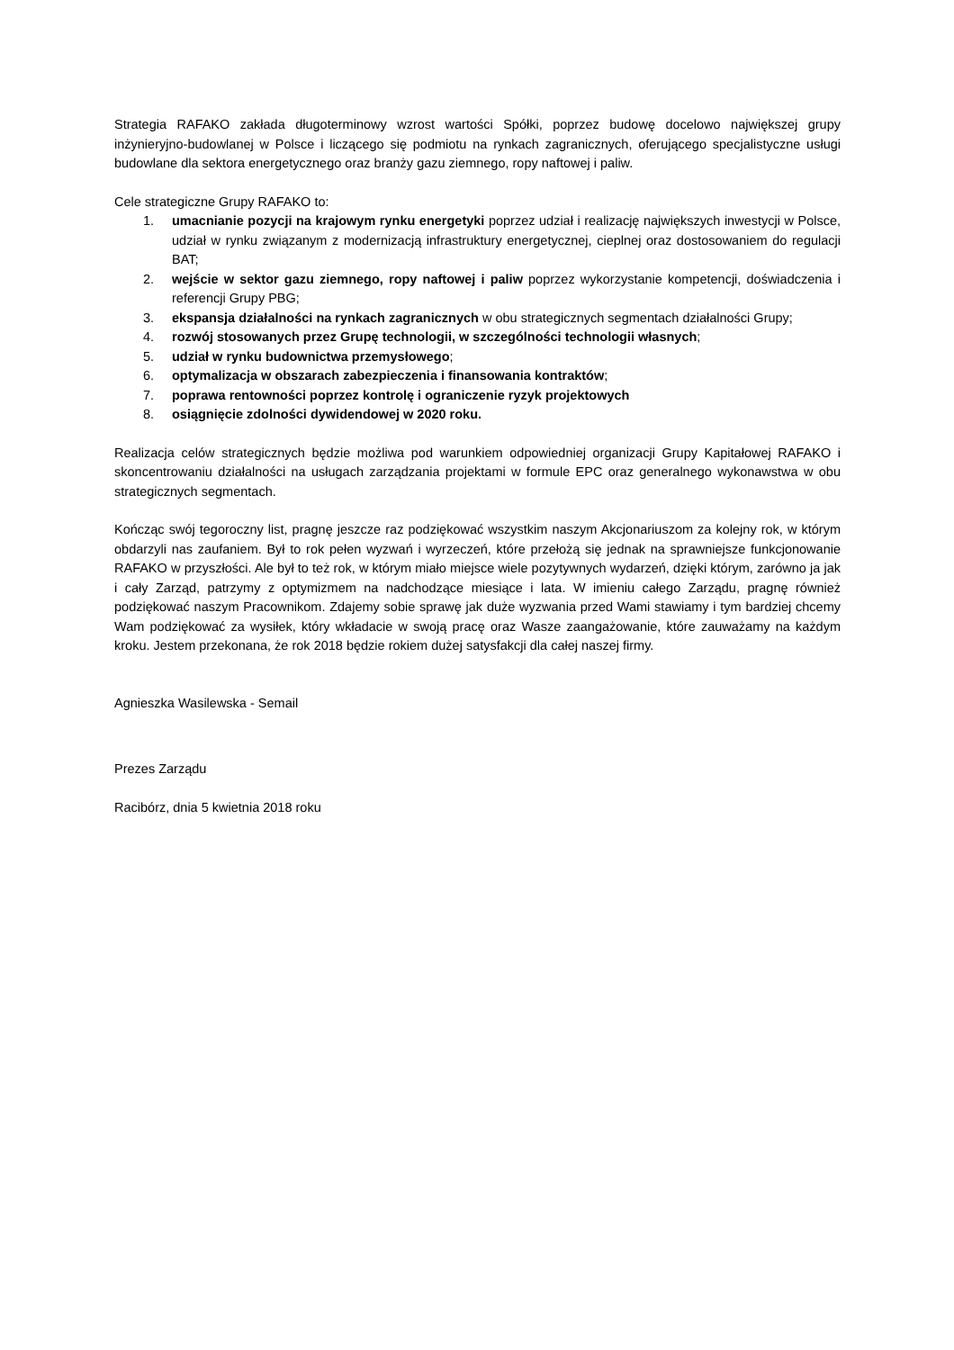Strategia RAFAKO zakłada długoterminowy wzrost wartości Spółki, poprzez budowę docelowo największej grupy inżynieryjno-budowlanej w Polsce i liczącego się podmiotu na rynkach zagranicznych, oferującego specjalistyczne usługi budowlane dla sektora energetycznego oraz branży gazu ziemnego, ropy naftowej i paliw.
Cele strategiczne Grupy RAFAKO to:
1. umacnianie pozycji na krajowym rynku energetyki poprzez udział i realizację największych inwestycji w Polsce, udział w rynku związanym z modernizacją infrastruktury energetycznej, cieplnej oraz dostosowaniem do regulacji BAT;
2. wejście w sektor gazu ziemnego, ropy naftowej i paliw poprzez wykorzystanie kompetencji, doświadczenia i referencji Grupy PBG;
3. ekspansja działalności na rynkach zagranicznych w obu strategicznych segmentach działalności Grupy;
4. rozwój stosowanych przez Grupę technologii, w szczególności technologii własnych;
5. udział w rynku budownictwa przemysłowego;
6. optymalizacja w obszarach zabezpieczenia i finansowania kontraktów;
7. poprawa rentowności poprzez kontrolę i ograniczenie ryzyk projektowych
8. osiągnięcie zdolności dywidendowej w 2020 roku.
Realizacja celów strategicznych będzie możliwa pod warunkiem odpowiedniej organizacji Grupy Kapitałowej RAFAKO i skoncentrowaniu działalności na usługach zarządzania projektami w formule EPC oraz generalnego wykonawstwa w obu strategicznych segmentach.
Kończąc swój tegoroczny list, pragnę jeszcze raz podziękować wszystkim naszym Akcjonariuszom za kolejny rok, w którym obdarzyli nas zaufaniem. Był to rok pełen wyzwań i wyrzeczeń, które przełożą się jednak na sprawniejsze funkcjonowanie RAFAKO w przyszłości. Ale był to też rok, w którym miało miejsce wiele pozytywnych wydarzeń, dzięki którym, zarówno ja jak i cały Zarząd, patrzymy z optymizmem na nadchodzące miesiące i lata. W imieniu całego Zarządu, pragnę również podziękować naszym Pracownikom. Zdajemy sobie sprawę jak duże wyzwania przed Wami stawiamy i tym bardziej chcemy Wam podziękować za wysiłek, który wkładacie w swoją pracę oraz Wasze zaangażowanie, które zauważamy na każdym kroku. Jestem przekonana, że rok 2018 będzie rokiem dużej satysfakcji dla całej naszej firmy.
Agnieszka Wasilewska - Semail
Prezes Zarządu
Racibórz, dnia 5 kwietnia 2018 roku